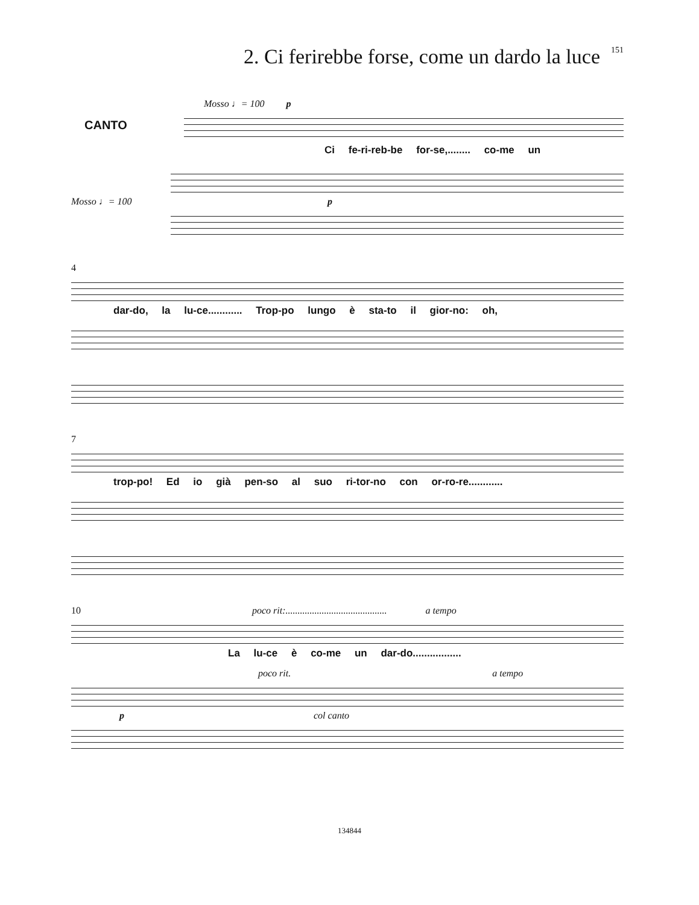2. Ci ferirebbe forse, come un dardo la luce
151
Mosso ♩= 100 p
CANTO
Ci fe-ri-reb-be for-se,........ co-me un
Mosso ♩= 100 p
4
dar-do, la lu-ce............ Trop-po lungo è sta-to il gior-no: oh,
7
trop-po! Ed io già pen-so al suo ri-tor-no con or-ro-re............
10 poco rit:.......................................... a tempo
La lu-ce è co-me un dar-do.................
poco rit. a tempo
p col canto
134844